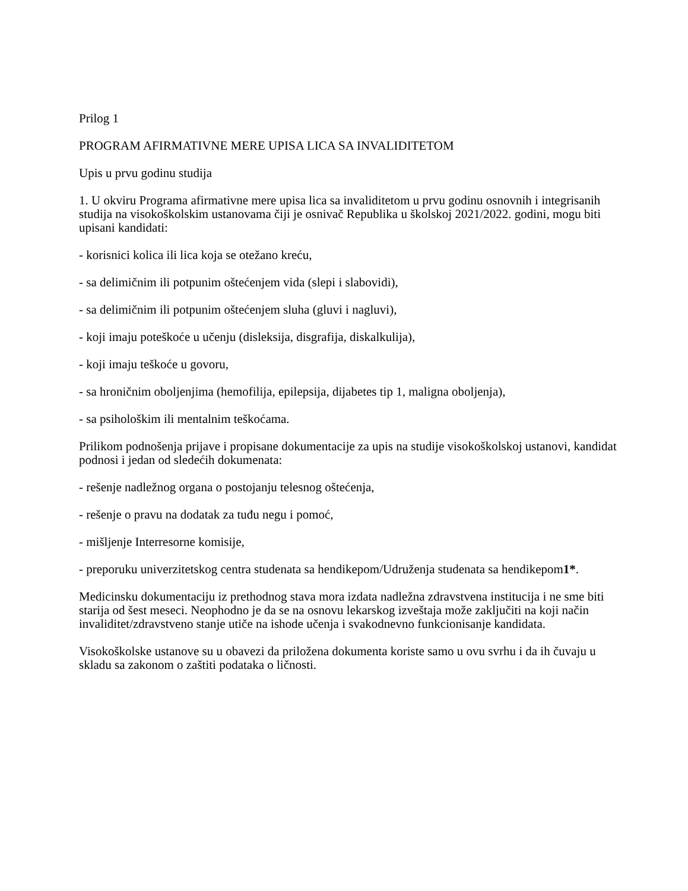Prilog 1
PROGRAM AFIRMATIVNE MERE UPISA LICA SA INVALIDITETOM
Upis u prvu godinu studija
1. U okviru Programa afirmativne mere upisa lica sa invaliditetom u prvu godinu osnovnih i integrisanih studija na visokoškolskim ustanovama čiji je osnivač Republika u školskoj 2021/2022. godini, mogu biti upisani kandidati:
- korisnici kolica ili lica koja se otežano kreću,
- sa delimičnim ili potpunim oštećenjem vida (slepi i slabovidi),
- sa delimičnim ili potpunim oštećenjem sluha (gluvi i nagluvi),
- koji imaju poteškoće u učenju (disleksija, disgrafija, diskalkulija),
- koji imaju teškoće u govoru,
- sa hroničnim oboljenjima (hemofilija, epilepsija, dijabetes tip 1, maligna oboljenja),
- sa psihološkim ili mentalnim teškoćama.
Prilikom podnošenja prijave i propisane dokumentacije za upis na studije visokoškolskoj ustanovi, kandidat podnosi i jedan od sledećih dokumenata:
- rešenje nadležnog organa o postojanju telesnog oštećenja,
- rešenje o pravu na dodatak za tuđu negu i pomoć,
- mišljenje Interresorne komisije,
- preporuku univerzitetskog centra studenata sa hendikepom/Udruženja studenata sa hendikepom1*.
Medicinsku dokumentaciju iz prethodnog stava mora izdata nadležna zdravstvena institucija i ne sme biti starija od šest meseci. Neophodno je da se na osnovu lekarskog izveštaja može zaključiti na koji način invaliditet/zdravstveno stanje utiče na ishode učenja i svakodnevno funkcionisanje kandidata.
Visokoškolske ustanove su u obavezi da priložena dokumenta koriste samo u ovu svrhu i da ih čuvaju u skladu sa zakonom o zaštiti podataka o ličnosti.